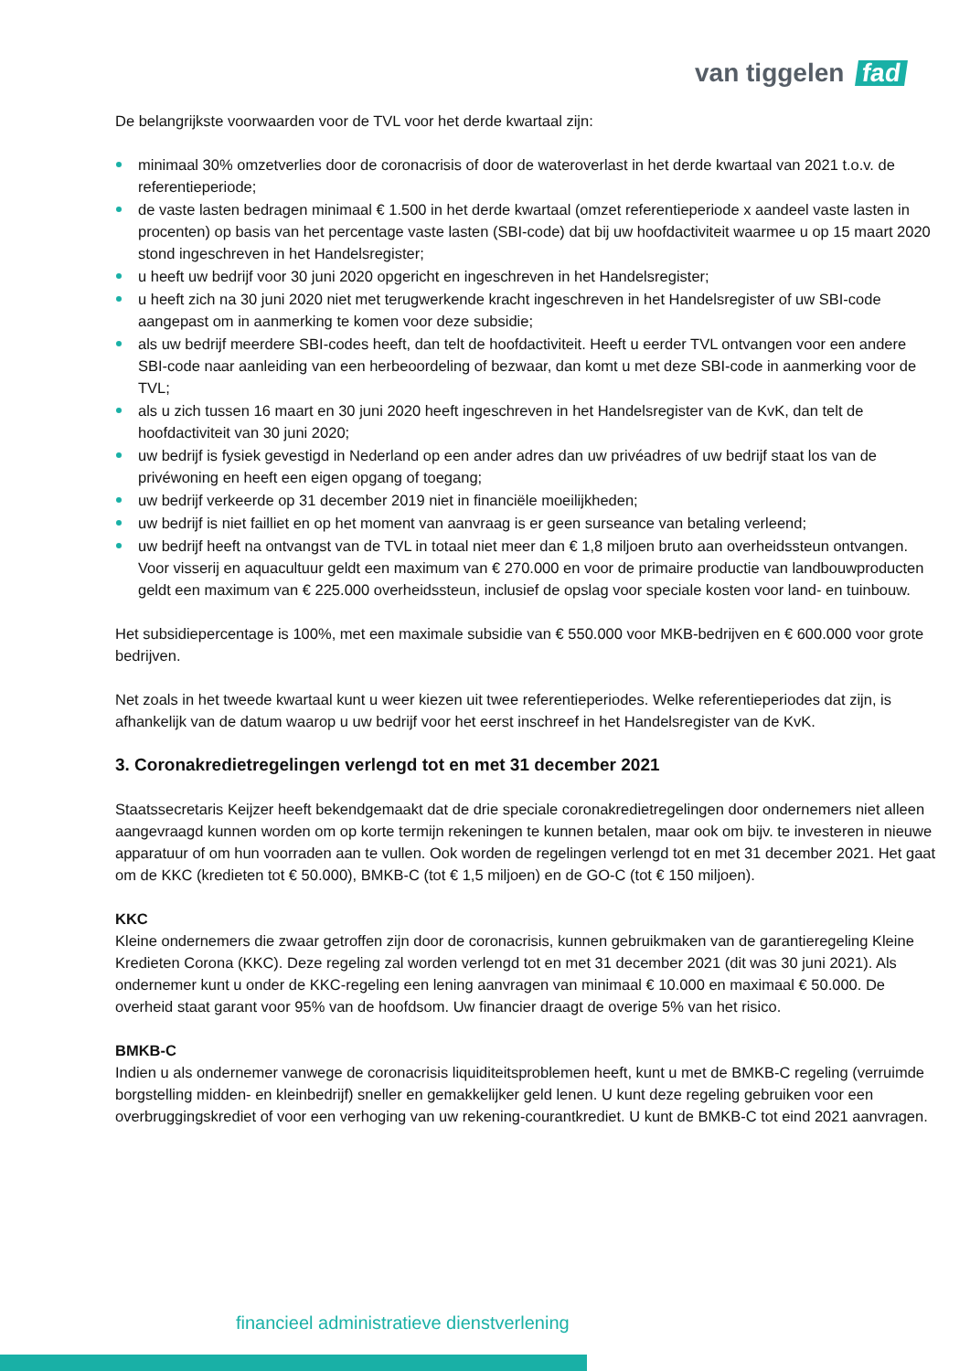van tiggelen fad
De belangrijkste voorwaarden voor de TVL voor het derde kwartaal zijn:
minimaal 30% omzetverlies door de coronacrisis of door de wateroverlast in het derde kwartaal van 2021 t.o.v. de referentieperiode;
de vaste lasten bedragen minimaal € 1.500 in het derde kwartaal (omzet referentieperiode x aandeel vaste lasten in procenten) op basis van het percentage vaste lasten (SBI-code) dat bij uw hoofdactiviteit waarmee u op 15 maart 2020 stond ingeschreven in het Handelsregister;
u heeft uw bedrijf voor 30 juni 2020 opgericht en ingeschreven in het Handelsregister;
u heeft zich na 30 juni 2020 niet met terugwerkende kracht ingeschreven in het Handelsregister of uw SBI-code aangepast om in aanmerking te komen voor deze subsidie;
als uw bedrijf meerdere SBI-codes heeft, dan telt de hoofdactiviteit. Heeft u eerder TVL ontvangen voor een andere SBI-code naar aanleiding van een herbeoordeling of bezwaar, dan komt u met deze SBI-code in aanmerking voor de TVL;
als u zich tussen 16 maart en 30 juni 2020 heeft ingeschreven in het Handelsregister van de KvK, dan telt de hoofdactiviteit van 30 juni 2020;
uw bedrijf is fysiek gevestigd in Nederland op een ander adres dan uw privéadres of uw bedrijf staat los van de privéwoning en heeft een eigen opgang of toegang;
uw bedrijf verkeerde op 31 december 2019 niet in financiële moeilijkheden;
uw bedrijf is niet failliet en op het moment van aanvraag is er geen surseance van betaling verleend;
uw bedrijf heeft na ontvangst van de TVL in totaal niet meer dan € 1,8 miljoen bruto aan overheidssteun ontvangen. Voor visserij en aquacultuur geldt een maximum van € 270.000 en voor de primaire productie van landbouwproducten geldt een maximum van € 225.000 overheidssteun, inclusief de opslag voor speciale kosten voor land- en tuinbouw.
Het subsidiepercentage is 100%, met een maximale subsidie van € 550.000 voor MKB-bedrijven en € 600.000 voor grote bedrijven.
Net zoals in het tweede kwartaal kunt u weer kiezen uit twee referentieperiodes. Welke referentieperiodes dat zijn, is afhankelijk van de datum waarop u uw bedrijf voor het eerst inschreef in het Handelsregister van de KvK.
3. Coronakredietregelingen verlengd tot en met 31 december 2021
Staatssecretaris Keijzer heeft bekendgemaakt dat de drie speciale coronakredietregelingen door ondernemers niet alleen aangevraagd kunnen worden om op korte termijn rekeningen te kunnen betalen, maar ook om bijv. te investeren in nieuwe apparatuur of om hun voorraden aan te vullen. Ook worden de regelingen verlengd tot en met 31 december 2021. Het gaat om de KKC (kredieten tot € 50.000), BMKB-C (tot € 1,5 miljoen) en de GO-C (tot € 150 miljoen).
KKC
Kleine ondernemers die zwaar getroffen zijn door de coronacrisis, kunnen gebruikmaken van de garantieregeling Kleine Kredieten Corona (KKC). Deze regeling zal worden verlengd tot en met 31 december 2021 (dit was 30 juni 2021). Als ondernemer kunt u onder de KKC-regeling een lening aanvragen van minimaal € 10.000 en maximaal € 50.000. De overheid staat garant voor 95% van de hoofdsom. Uw financier draagt de overige 5% van het risico.
BMKB-C
Indien u als ondernemer vanwege de coronacrisis liquiditeitsproblemen heeft, kunt u met de BMKB-C regeling (verruimde borgstelling midden- en kleinbedrijf) sneller en gemakkelijker geld lenen. U kunt deze regeling gebruiken voor een overbruggingskrediet of voor een verhoging van uw rekening-courantkrediet. U kunt de BMKB-C tot eind 2021 aanvragen.
financieel administratieve dienstverlening